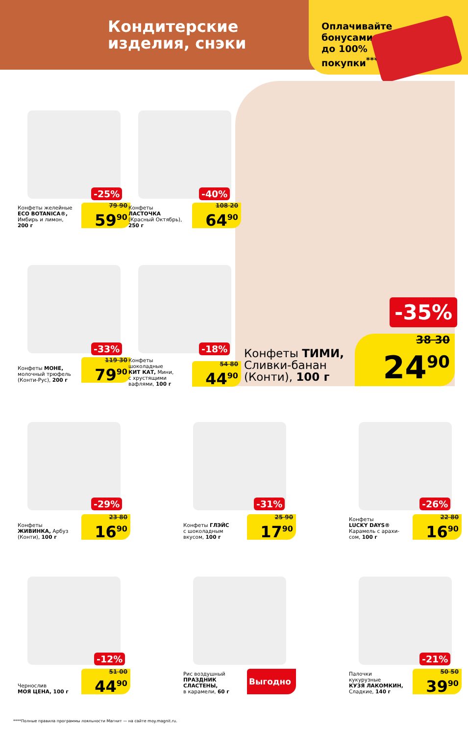Кондитерские
изделия, снэки
Оплачивайте
бонусами
до 100%
покупки<sup>****</sup>
Конфеты желейные
ECO BOTANICA®,
Имбирь и лимон,
200 г
79 90
59<sup>90</sup>
-25%
Конфеты
ЛАСТОЧКА
(Красный Октябрь),
250 г
108 20
64<sup>90</sup>
-40%
Конфеты МОНЕ,
молочный трюфель
(Конти-Рус), 200 г
119 30
79<sup>90</sup>
-33%
Конфеты
шоколадные
КИТ КАТ, Мини,
с хрустящими
вафлями, 100 г
54 80
44<sup>90</sup>
-18%
-35%
Конфеты ТИМИ,
Сливки-банан
(Конти), 100 г
38 30
24<sup>90</sup>
Конфеты
ЖИВИНКА, Арбуз
(Конти), 100 г
23 80
16<sup>90</sup>
-29%
Конфеты ГЛЭЙС
с шоколадным
вкусом, 100 г
25 90
17<sup>90</sup>
-31%
Конфеты
LUCKY DAYS®
Карамель с арахи-
сом, 100 г
22 80
16<sup>90</sup>
-26%
Чернослив
МОЯ ЦЕНА, 100 г
51 00
44<sup>90</sup>
-12%
Рис воздушный
ПРАЗДНИК
СЛАСТЕНЫ,
в карамели, 60 г
Выгодно
Палочки
кукурузные
КУЗЯ ЛАКОМКИН,
Сладкие, 140 г
50 50
39<sup>90</sup>
-21%
****Полные правила программы лояльности Магнит — на сайте moy.magnit.ru.